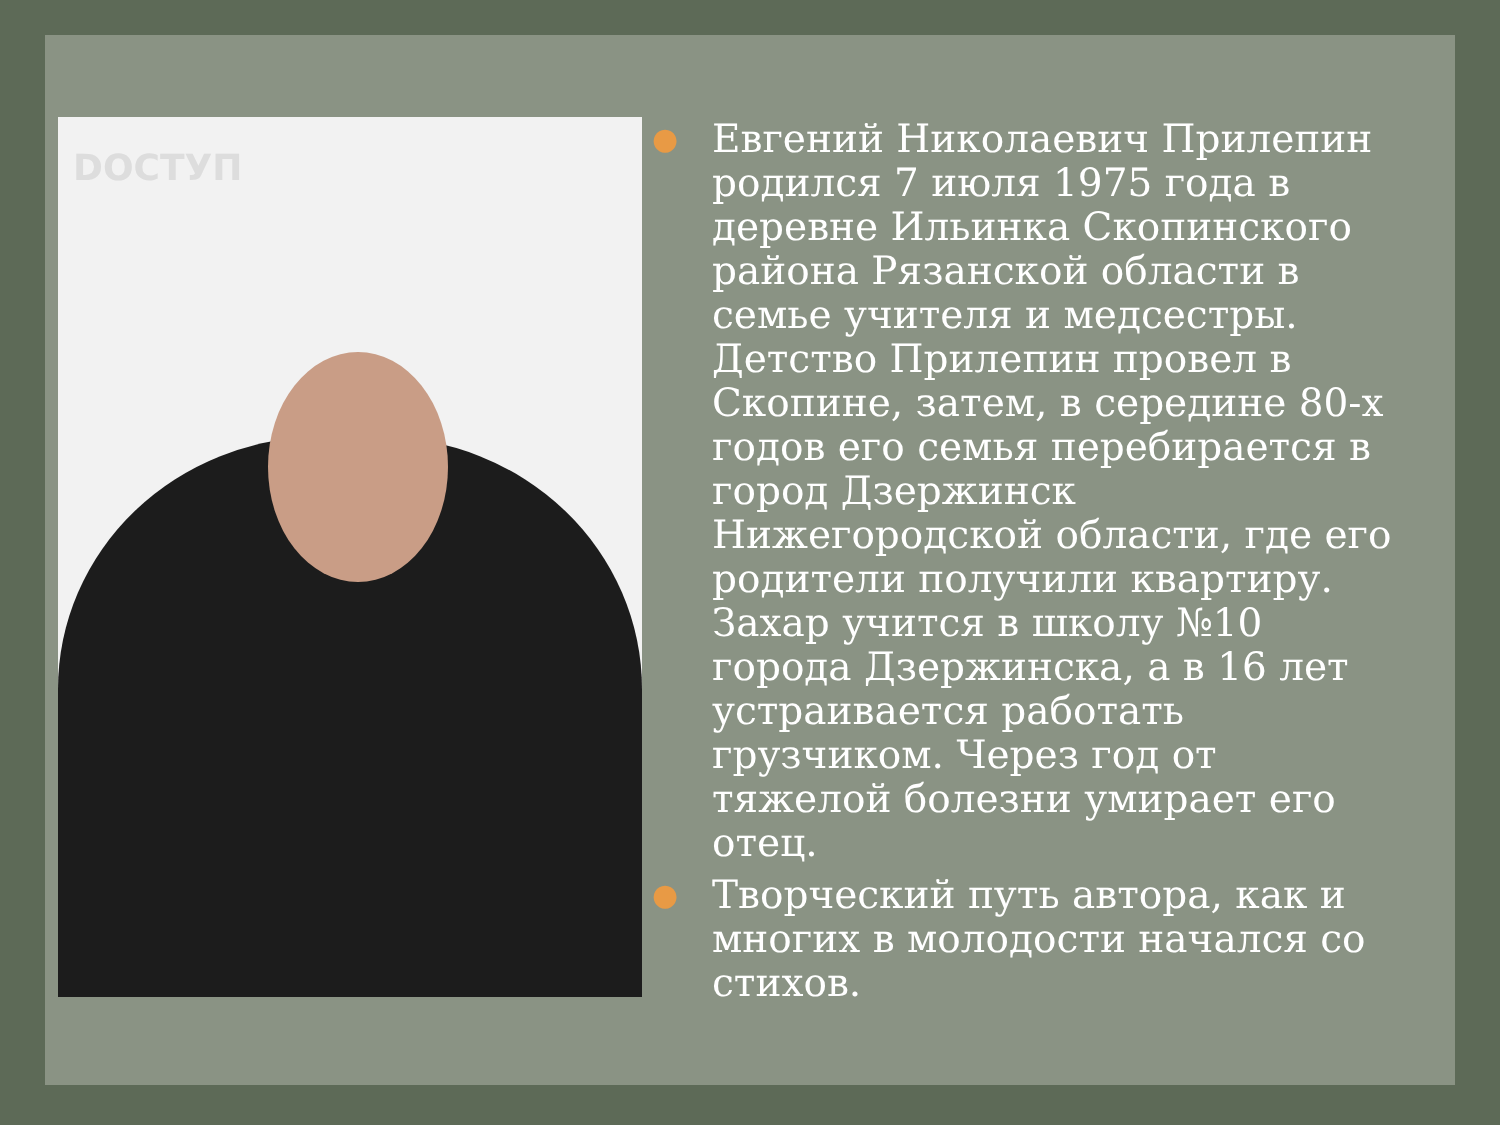DОСТУП
● Евгений Николаевич Прилепин родился 7 июля 1975 года в деревне Ильинка Скопинского района Рязанской области в семье учителя и медсестры. Детство Прилепин провел в Скопине, затем, в середине 80-х годов его семья перебирается в город Дзержинск Нижегородской области, где его родители получили квартиру. Захар учится в школу №10 города Дзержинска, а в 16 лет устраивается работать грузчиком. Через год от тяжелой болезни умирает его отец.
● Творческий путь автора, как и многих в молодости начался со стихов.